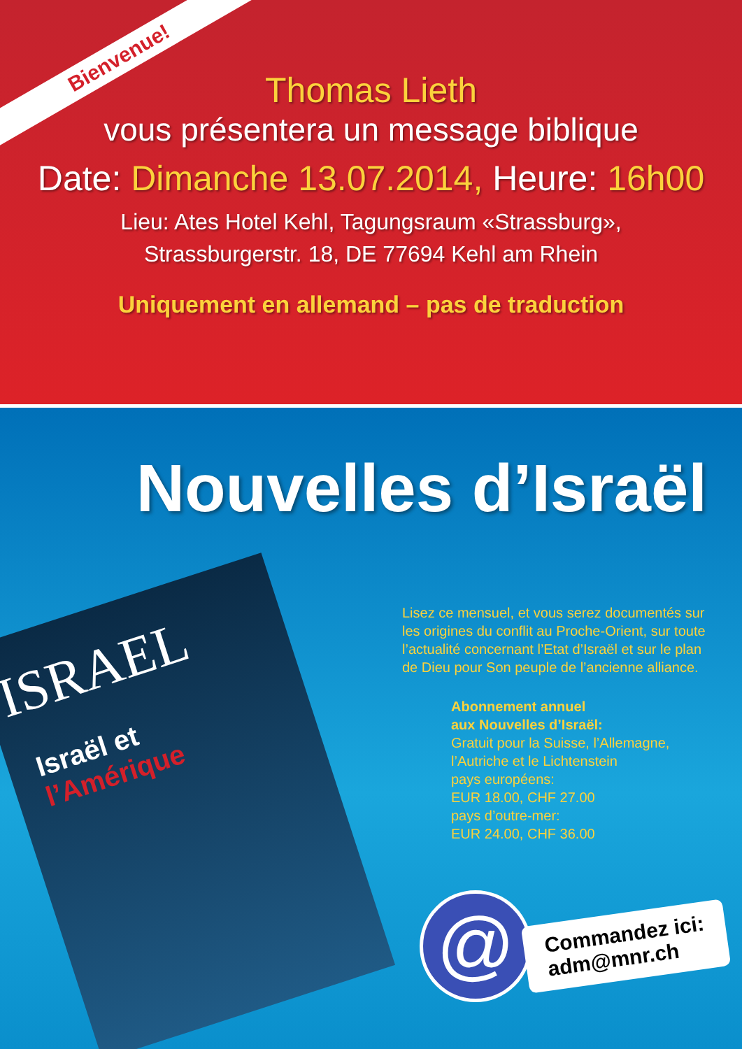Bienvenue!
Thomas Lieth
vous présentera un message biblique
Date: Dimanche 13.07.2014, Heure: 16h00
Lieu: Ates Hotel Kehl, Tagungsraum «Strassburg»,
Strassburgerstr. 18, DE 77694 Kehl am Rhein
Uniquement en allemand – pas de traduction
Nouvelles d’Israël
ISRAEL
Israël et
l’Amérique
Lisez ce mensuel, et vous serez documentés sur les origines du conflit au Proche-Orient, sur toute l’actualité concernant l’Etat d’Israël et sur le plan de Dieu pour Son peuple de l’ancienne alliance.
Abonnement annuel
aux Nouvelles d’Israël:
Gratuit pour la Suisse, l’Allemagne, l’Autriche et le Lichtenstein
pays européens:
EUR 18.00, CHF 27.00
pays d’outre-mer:
EUR 24.00, CHF 36.00
@
Commandez ici:
adm@mnr.ch